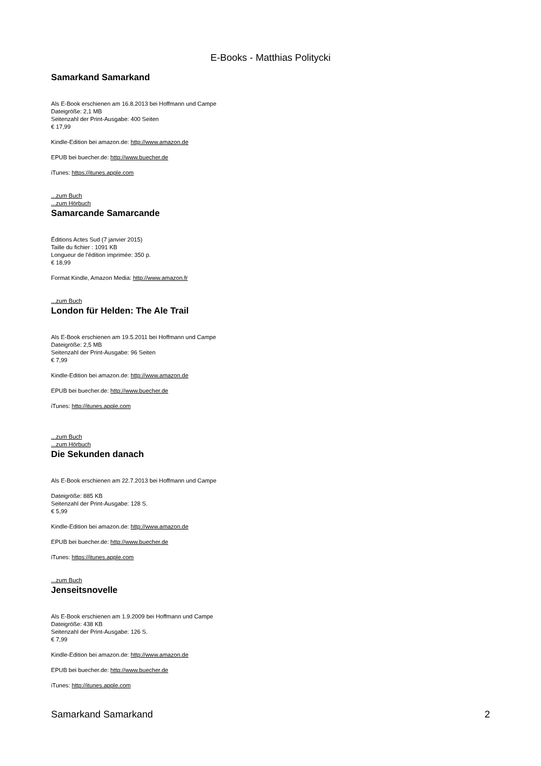E-Books - Matthias Politycki
Samarkand Samarkand
Als E-Book erschienen am 16.8.2013 bei Hoffmann und Campe
Dateigröße: 2,1 MB
Seitenzahl der Print-Ausgabe: 400 Seiten
€ 17,99
Kindle-Edition bei amazon.de: http://www.amazon.de
EPUB bei buecher.de: http://www.buecher.de
iTunes: https://itunes.apple.com
...zum Buch
...zum Hörbuch
Samarcande Samarcande
Éditions Actes Sud (7 janvier 2015)
Taille du fichier : 1091 KB
Longueur de l'édition imprimée: 350 p.
€ 18,99
Format Kindle, Amazon Media: http://www.amazon.fr
...zum Buch
London für Helden: The Ale Trail
Als E-Book erschienen am 19.5.2011 bei Hoffmann und Campe
Dateigröße: 2,5 MB
Seitenzahl der Print-Ausgabe: 96 Seiten
€ 7,99
Kindle-Edition bei amazon.de: http://www.amazon.de
EPUB bei buecher.de: http://www.buecher.de
iTunes: http://itunes.apple.com
...zum Buch
...zum Hörbuch
Die Sekunden danach
Als E-Book erschienen am 22.7.2013 bei Hoffmann und Campe
Dateigröße: 885 KB
Seitenzahl der Print-Ausgabe: 128 S.
€ 5,99
Kindle-Edition bei amazon.de: http://www.amazon.de
EPUB bei buecher.de: http://www.buecher.de
iTunes: https://itunes.apple.com
...zum Buch
Jenseitsnovelle
Als E-Book erschienen am 1.9.2009 bei Hoffmann und Campe
Dateigröße: 438 KB
Seitenzahl der Print-Ausgabe: 126 S.
€ 7,99
Kindle-Edition bei amazon.de: http://www.amazon.de
EPUB bei buecher.de: http://www.buecher.de
iTunes: http://itunes.apple.com
Samarkand Samarkand 2